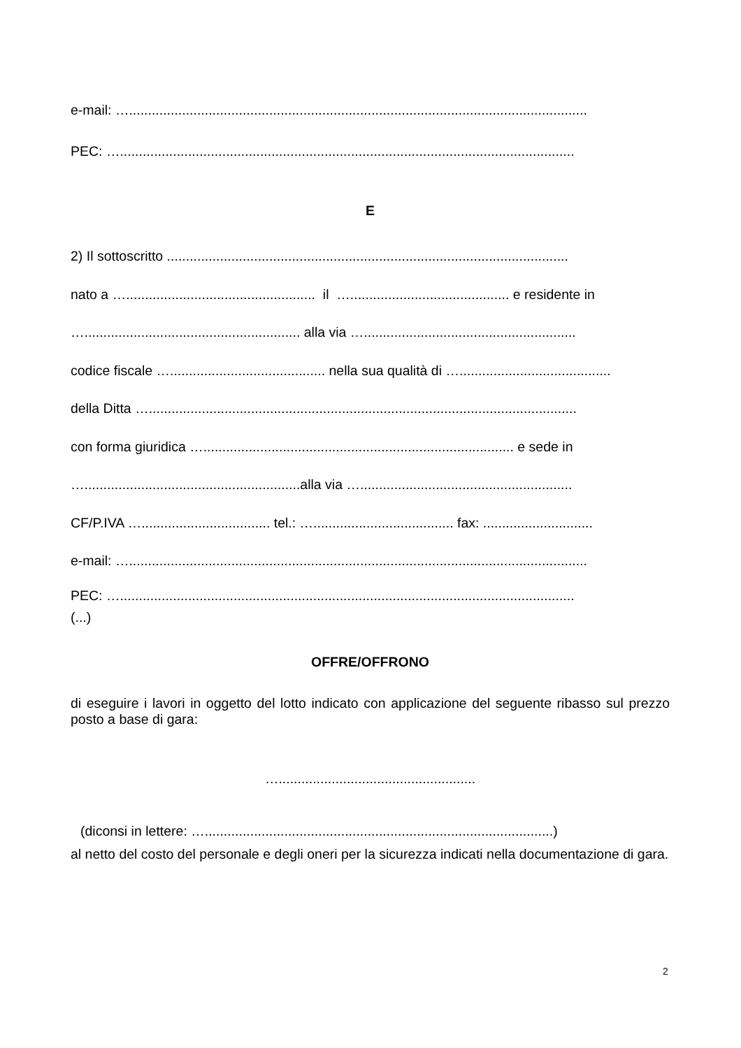e-mail: ….........................................................................................................................
PEC: …........................................................................................................................
E
2) Il sottoscritto ..........................................................................................................
nato a ….................................................. il ….......................................... e residente in
…......................................................... alla via …........................................................
codice fiscale …......................................... nella sua qualità di …........................................
della Ditta ….................................................................................................................
con forma giuridica ….................................................................................. e sede in
….........................................................alla via …........................................................
CF/P.IVA ….................................. tel.: …..................................... fax: .............................
e-mail: ….........................................................................................................................
PEC: …........................................................................................................................
(...)
OFFRE/OFFRONO
di eseguire i lavori in oggetto del lotto indicato con applicazione del seguente ribasso sul prezzo posto a base di gara:
…....................................................
(diconsi in lettere: …............................................................................................)
al netto del costo del personale e degli oneri per la sicurezza indicati nella documentazione di gara.
2